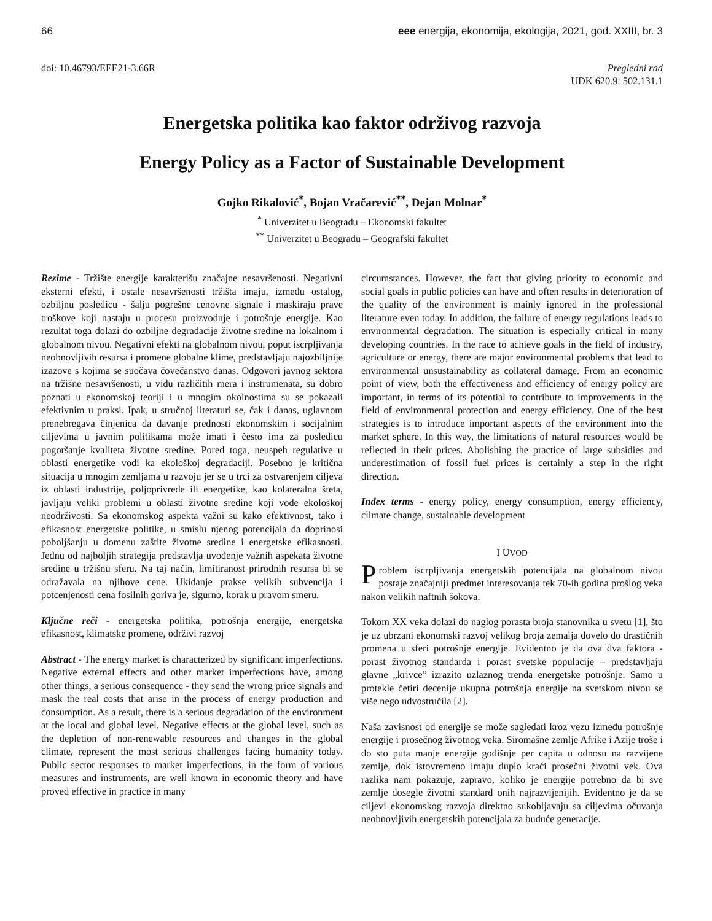66 eee energija, ekonomija, ekologija, 2021, god. XXIII, br. 3
doi: 10.46793/EEE21-3.66R Pregledni rad
UDK 620.9: 502.131.1
Energetska politika kao faktor održivog razvoja
Energy Policy as a Factor of Sustainable Development
Gojko Rikalović<sup>*</sup>, Bojan Vračarević<sup>**</sup>, Dejan Molnar<sup>*</sup>
<sup>*</sup> Univerzitet u Beogradu – Ekonomski fakultet
<sup>**</sup> Univerzitet u Beogradu – Geografski fakultet
Rezime - Tržište energije karakterišu značajne nesavršenosti. Negativni eksterni efekti, i ostale nesavršenosti tržišta imaju, između ostalog, ozbiljnu posledicu - šalju pogrešne cenovne signale i maskiraju prave troškove koji nastaju u procesu proizvodnje i potrošnje energije. Kao rezultat toga dolazi do ozbiljne degradacije životne sredine na lokalnom i globalnom nivou. Negativni efekti na globalnom nivou, poput iscrpljivanja neobnovljivih resursa i promene globalne klime, predstavljaju najozbiljnije izazove s kojima se suočava čovečanstvo danas. Odgovori javnog sektora na tržišne nesavršenosti, u vidu različitih mera i instrumenata, su dobro poznati u ekonomskoj teoriji i u mnogim okolnostima su se pokazali efektivnim u praksi. Ipak, u stručnoj literaturi se, čak i danas, uglavnom prenebregava činjenica da davanje prednosti ekonomskim i socijalnim ciljevima u javnim politikama može imati i često ima za posledicu pogoršanje kvaliteta životne sredine. Pored toga, neuspeh regulative u oblasti energetike vodi ka ekološkoj degradaciji. Posebno je kritična situacija u mnogim zemljama u razvoju jer se u trci za ostvarenjem ciljeva iz oblasti industrije, poljoprivrede ili energetike, kao kolateralna šteta, javljaju veliki problemi u oblasti životne sredine koji vode ekološkoj neodrživosti. Sa ekonomskog aspekta važni su kako efektivnost, tako i efikasnost energetske politike, u smislu njenog potencijala da doprinosi poboljšanju u domenu zaštite životne sredine i energetske efikasnosti. Jednu od najboljih strategija predstavlja uvođenje važnih aspekata životne sredine u tržišnu sferu. Na taj način, limitiranost prirodnih resursa bi se odražavala na njihove cene. Ukidanje prakse velikih subvencija i potcenjenosti cena fosilnih goriva je, sigurno, korak u pravom smeru.
Ključne reči - energetska politika, potrošnja energije, energetska efikasnost, klimatske promene, održivi razvoj
Abstract - The energy market is characterized by significant imperfections. Negative external effects and other market imperfections have, among other things, a serious consequence - they send the wrong price signals and mask the real costs that arise in the process of energy production and consumption. As a result, there is a serious degradation of the environment at the local and global level. Negative effects at the global level, such as the depletion of non-renewable resources and changes in the global climate, represent the most serious challenges facing humanity today. Public sector responses to market imperfections, in the form of various measures and instruments, are well known in economic theory and have proved effective in practice in many
circumstances. However, the fact that giving priority to economic and social goals in public policies can have and often results in deterioration of the quality of the environment is mainly ignored in the professional literature even today. In addition, the failure of energy regulations leads to environmental degradation. The situation is especially critical in many developing countries. In the race to achieve goals in the field of industry, agriculture or energy, there are major environmental problems that lead to environmental unsustainability as collateral damage. From an economic point of view, both the effectiveness and efficiency of energy policy are important, in terms of its potential to contribute to improvements in the field of environmental protection and energy efficiency. One of the best strategies is to introduce important aspects of the environment into the market sphere. In this way, the limitations of natural resources would be reflected in their prices. Abolishing the practice of large subsidies and underestimation of fossil fuel prices is certainly a step in the right direction.
Index terms - energy policy, energy consumption, energy efficiency, climate change, sustainable development
I UVOD
Problem iscrpljivanja energetskih potencijala na globalnom nivou postaje značajniji predmet interesovanja tek 70-ih godina prošlog veka nakon velikih naftnih šokova.
Tokom XX veka dolazi do naglog porasta broja stanovnika u svetu [1], što je uz ubrzani ekonomski razvoj velikog broja zemalja dovelo do drastičnih promena u sferi potrošnje energije. Evidentno je da ova dva faktora - porast životnog standarda i porast svetske populacije – predstavljaju glavne „krivce” izrazito uzlaznog trenda energetske potrošnje. Samo u protekle četiri decenije ukupna potrošnja energije na svetskom nivou se više nego udvostručila [2].
Naša zavisnost od energije se može sagledati kroz vezu između potrošnje energije i prosečnog životnog veka. Siromašne zemlje Afrike i Azije troše i do sto puta manje energije godišnje per capita u odnosu na razvijene zemlje, dok istovremeno imaju duplo kraći prosečni životni vek. Ova razlika nam pokazuje, zapravo, koliko je energije potrebno da bi sve zemlje dosegle životni standard onih najrazvijenijih. Evidentno je da se ciljevi ekonomskog razvoja direktno sukobljavaju sa ciljevima očuvanja neobnovljivih energetskih potencijala za buduće generacije.